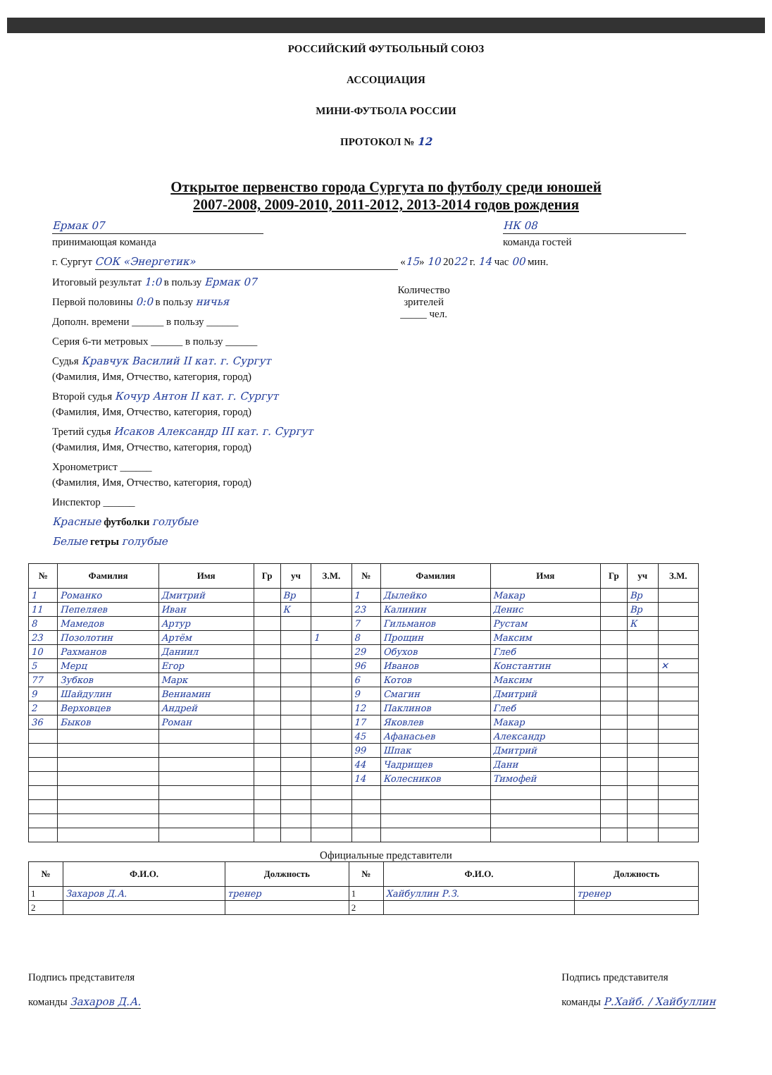РОССИЙСКИЙ ФУТБОЛЬНЫЙ СОЮЗ
АССОЦИАЦИЯ
МИНИ-ФУТБОЛА РОССИИ
ПРОТОКОЛ № 12
Открытое первенство города Сургута по футболу среди юношей
2007-2008, 2009-2010, 2011-2012, 2013-2014 годов рождения
Ермак 07
принимающая команда
НК 08
команда гостей
г. Сургут СОК «Энергетик» «15» 10 2022 г. 14 час 00 мин.
Итоговый результат 1:0 в пользу Ермак 07
Первой половины 0:0 в пользу ничья
Дополн. времени ______ в пользу ______
Серия 6-ти метровых ______ в пользу ______
Судья Кравчук Василий II кат. г. Сургут
(Фамилия, Имя, Отчество, категория, город)
Второй судья Кочур Антон II кат. г. Сургут
(Фамилия, Имя, Отчество, категория, город)
Третий судья Исаков Александр III кат. г. Сургут
(Фамилия, Имя, Отчество, категория, город)
Хронометрист ______
(Фамилия, Имя, Отчество, категория, город)
Инспектор ______
Красные футболки голубые
Белые гетры голубые
Количество
зрителей
_____ чел.
| № | Фамилия | Имя | Гр | уч | З.М. | № | Фамилия | Имя | Гр | уч | З.М. |
| --- | --- | --- | --- | --- | --- | --- | --- | --- | --- | --- | --- |
| 1 | Романко | Дмитрий | | Вр | | 1 | Дылейко | Макар | | Вр | |
| 11 | Пепеляев | Иван | | К | | 23 | Калинин | Денис | | Вр | |
| 8 | Мамедов | Артур | | | | 7 | Гильманов | Рустам | | К | |
| 23 | Позолотин | Артём | | | 1 | 8 | Прощин | Максим | | | |
| 10 | Рахманов | Даниил | | | | 29 | Обухов | Глеб | | | |
| 5 | Мерц | Егор | | | | 96 | Иванов | Константин | | | ✕ |
| 77 | Зубков | Марк | | | | 6 | Котов | Максим | | | |
| 9 | Шайдулин | Вениамин | | | | 9 | Смагин | Дмитрий | | | |
| 2 | Верховцев | Андрей | | | | 12 | Паклинов | Глеб | | | |
| 36 | Быков | Роман | | | | 17 | Яковлев | Макар | | | |
| | | | | | | 45 | Афанасьев | Александр | | | |
| | | | | | | 99 | Шпак | Дмитрий | | | |
| | | | | | | 44 | Чадрищев | Дани | | | |
| | | | | | | 14 | Колесников | Тимофей | | | |
Официальные представители
| № | Ф.И.О. | Должность | № | Ф.И.О. | Должность |
| --- | --- | --- | --- | --- | --- |
| 1 | Захаров Д.А. | тренер | 1 | Хайбуллин Р.З. | тренер |
| 2 | | | 2 | | |
Подпись представителя
команды Захаров Д.А.
Подпись представителя
команды Р.Хайб. / Хайбуллин